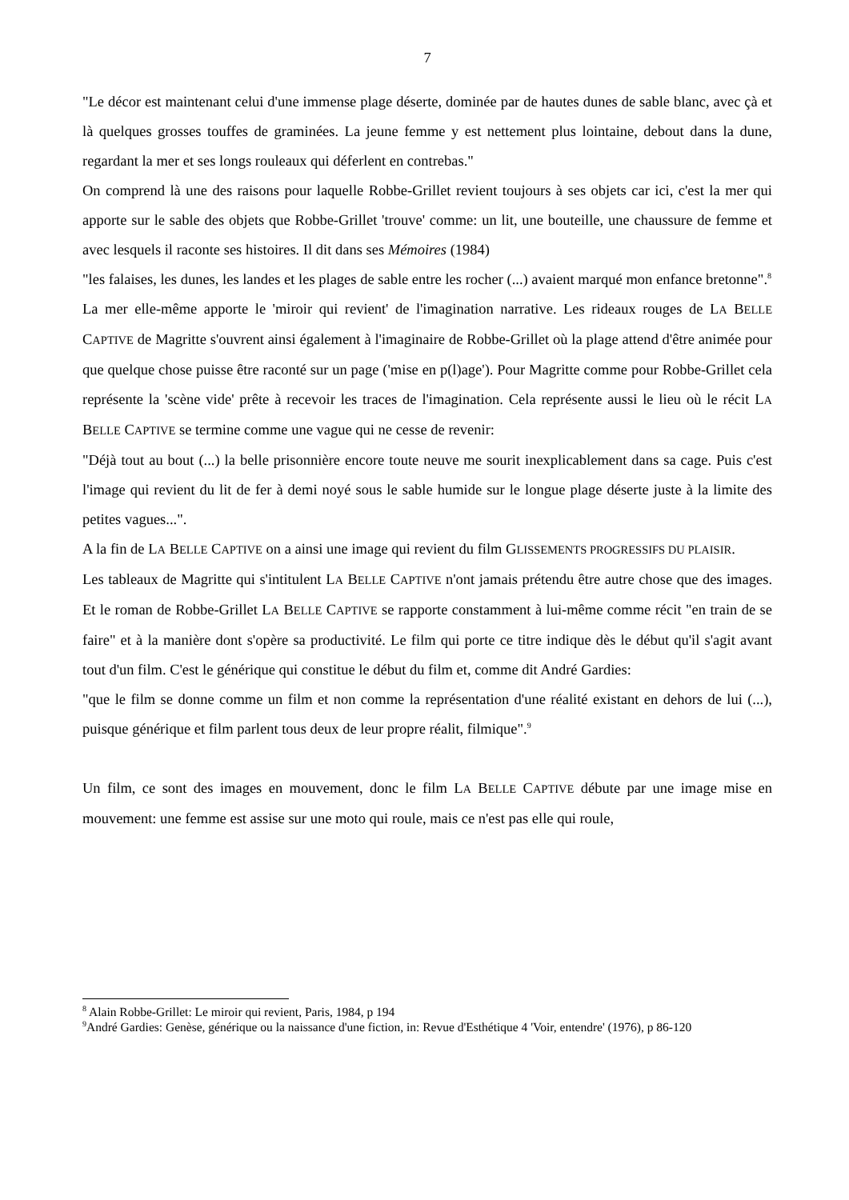7
"Le décor est maintenant celui d'une immense plage déserte, dominée par de hautes dunes de sable blanc, avec çà et là quelques grosses touffes de graminées. La jeune femme y est nettement plus lointaine, debout dans la dune, regardant la mer et ses longs rouleaux qui déferlent en contrebas."
On comprend là une des raisons pour laquelle Robbe-Grillet revient toujours à ses objets car ici, c'est la mer qui apporte sur le sable des objets que Robbe-Grillet 'trouve' comme: un lit, une bouteille, une chaussure de femme et avec lesquels il raconte ses histoires. Il dit dans ses Mémoires (1984)
"les falaises, les dunes, les landes et les plages de sable entre les rocher (...) avaient marqué mon enfance bretonne".<sup>8</sup>
La mer elle-même apporte le 'miroir qui revient' de l'imagination narrative. Les rideaux rouges de LA BELLE CAPTIVE de Magritte s'ouvrent ainsi également à l'imaginaire de Robbe-Grillet où la plage attend d'être animée pour que quelque chose puisse être raconté sur un page ('mise en p(l)age'). Pour Magritte comme pour Robbe-Grillet cela représente la 'scène vide' prête à recevoir les traces de l'imagination. Cela représente aussi le lieu où le récit LA BELLE CAPTIVE se termine comme une vague qui ne cesse de revenir:
"Déjà tout au bout (...) la belle prisonnière encore toute neuve me sourit inexplicablement dans sa cage. Puis c'est l'image qui revient du lit de fer à demi noyé sous le sable humide sur le longue plage déserte juste à la limite des petites vagues...".
A la fin de LA BELLE CAPTIVE on a ainsi une image qui revient du film GLISSEMENTS PROGRESSIFS DU PLAISIR.
Les tableaux de Magritte qui s'intitulent LA BELLE CAPTIVE n'ont jamais prétendu être autre chose que des images. Et le roman de Robbe-Grillet LA BELLE CAPTIVE se rapporte constamment à lui-même comme récit "en train de se faire" et à la manière dont s'opère sa productivité. Le film qui porte ce titre indique dès le début qu'il s'agit avant tout d'un film. C'est le générique qui constitue le début du film et, comme dit André Gardies:
"que le film se donne comme un film et non comme la représentation d'une réalité existant en dehors de lui (...), puisque générique et film parlent tous deux de leur propre réalit, filmique".<sup>9</sup>
Un film, ce sont des images en mouvement, donc le film LA BELLE CAPTIVE débute par une image mise en mouvement: une femme est assise sur une moto qui roule, mais ce n'est pas elle qui roule,
<sup>8</sup> Alain Robbe-Grillet: Le miroir qui revient, Paris, 1984, p 194
<sup>9</sup> André Gardies: Genèse, générique ou la naissance d'une fiction, in: Revue d'Esthétique 4 'Voir, entendre' (1976), p 86-120